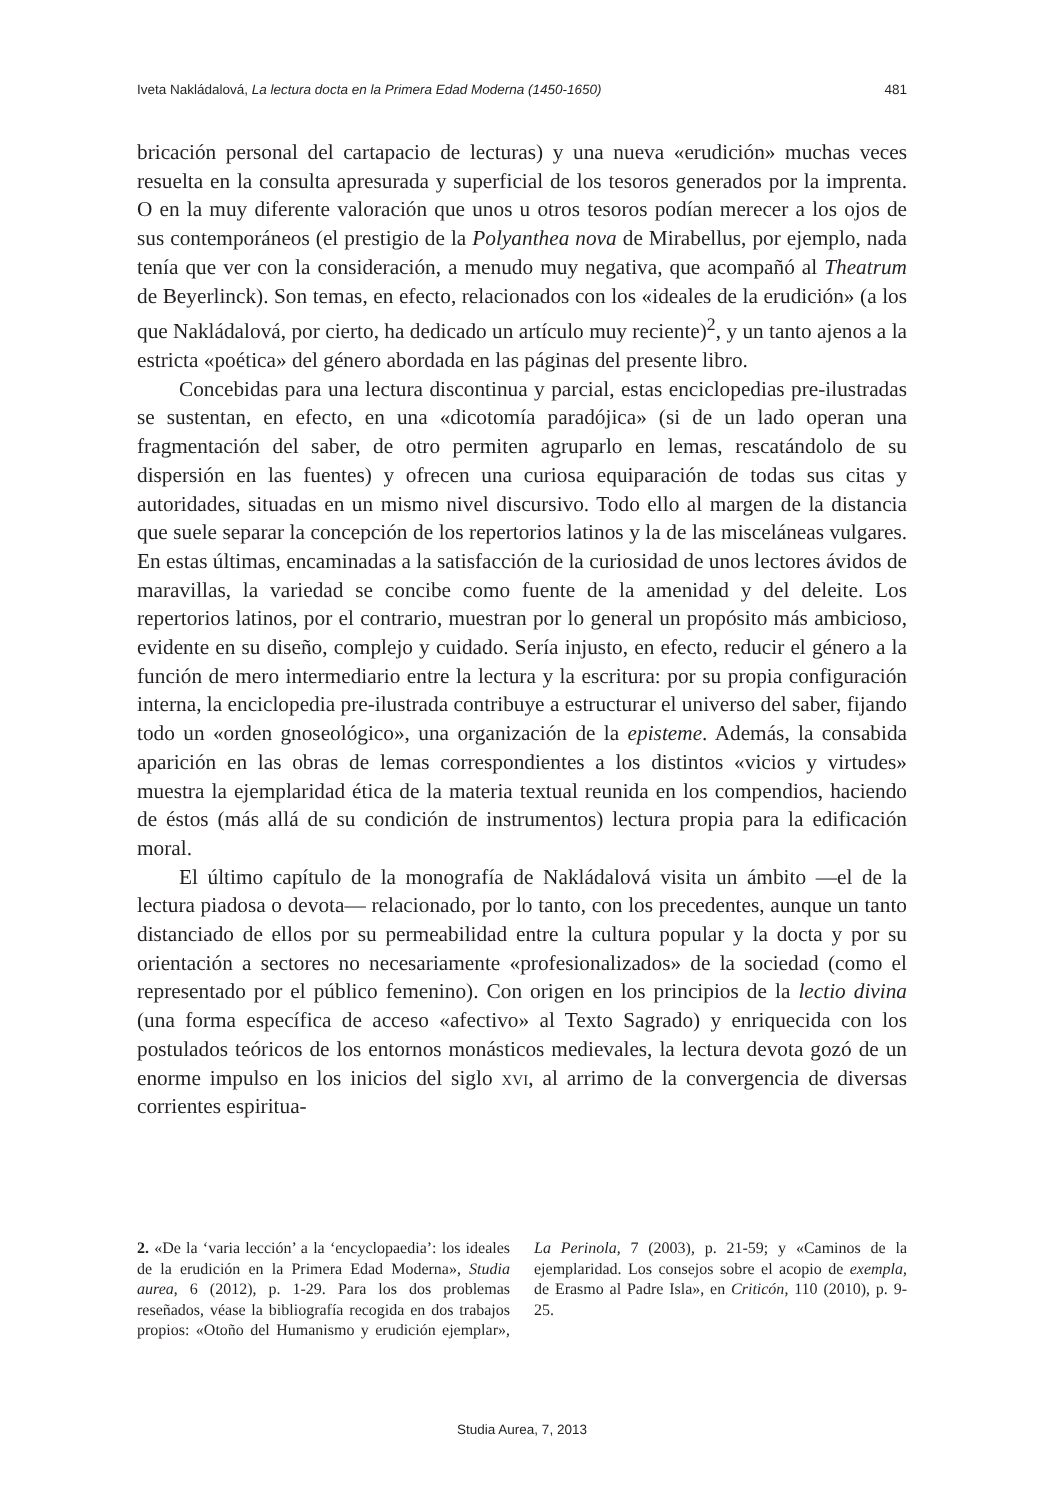Iveta Nakládalová, La lectura docta en la Primera Edad Moderna (1450-1650) 481
bricación personal del cartapacio de lecturas) y una nueva «erudición» muchas veces resuelta en la consulta apresurada y superficial de los tesoros generados por la imprenta. O en la muy diferente valoración que unos u otros tesoros podían merecer a los ojos de sus contemporáneos (el prestigio de la Polyanthea nova de Mirabellus, por ejemplo, nada tenía que ver con la consideración, a menudo muy negativa, que acompañó al Theatrum de Beyerlinck). Son temas, en efecto, relacionados con los «ideales de la erudición» (a los que Nakládalová, por cierto, ha dedicado un artículo muy reciente)<sup>2</sup>, y un tanto ajenos a la estricta «poética» del género abordada en las páginas del presente libro.
Concebidas para una lectura discontinua y parcial, estas enciclopedias pre-ilustradas se sustentan, en efecto, en una «dicotomía paradójica» (si de un lado operan una fragmentación del saber, de otro permiten agruparlo en lemas, rescatándolo de su dispersión en las fuentes) y ofrecen una curiosa equiparación de todas sus citas y autoridades, situadas en un mismo nivel discursivo. Todo ello al margen de la distancia que suele separar la concepción de los repertorios latinos y la de las misceláneas vulgares. En estas últimas, encaminadas a la satisfacción de la curiosidad de unos lectores ávidos de maravillas, la variedad se concibe como fuente de la amenidad y del deleite. Los repertorios latinos, por el contrario, muestran por lo general un propósito más ambicioso, evidente en su diseño, complejo y cuidado. Sería injusto, en efecto, reducir el género a la función de mero intermediario entre la lectura y la escritura: por su propia configuración interna, la enciclopedia pre-ilustrada contribuye a estructurar el universo del saber, fijando todo un «orden gnoseológico», una organización de la episteme. Además, la consabida aparición en las obras de lemas correspondientes a los distintos «vicios y virtudes» muestra la ejemplaridad ética de la materia textual reunida en los compendios, haciendo de éstos (más allá de su condición de instrumentos) lectura propia para la edificación moral.
El último capítulo de la monografía de Nakládalová visita un ámbito —el de la lectura piadosa o devota— relacionado, por lo tanto, con los precedentes, aunque un tanto distanciado de ellos por su permeabilidad entre la cultura popular y la docta y por su orientación a sectores no necesariamente «profesionalizados» de la sociedad (como el representado por el público femenino). Con origen en los principios de la lectio divina (una forma específica de acceso «afectivo» al Texto Sagrado) y enriquecida con los postulados teóricos de los entornos monásticos medievales, la lectura devota gozó de un enorme impulso en los inicios del siglo xvi, al arrimo de la convergencia de diversas corrientes espiritua-
2. «De la ‘varia lección’ a la ‘encyclopaedia’: los ideales de la erudición en la Primera Edad Moderna», Studia aurea, 6 (2012), p. 1-29. Para los dos problemas reseñados, véase la bibliografía recogida en dos trabajos propios: «Otoño del Humanismo y erudición ejemplar», La Perinola, 7 (2003), p. 21-59; y «Caminos de la ejemplaridad. Los consejos sobre el acopio de exempla, de Erasmo al Padre Isla», en Criticón, 110 (2010), p. 9-25.
Studia Aurea, 7, 2013